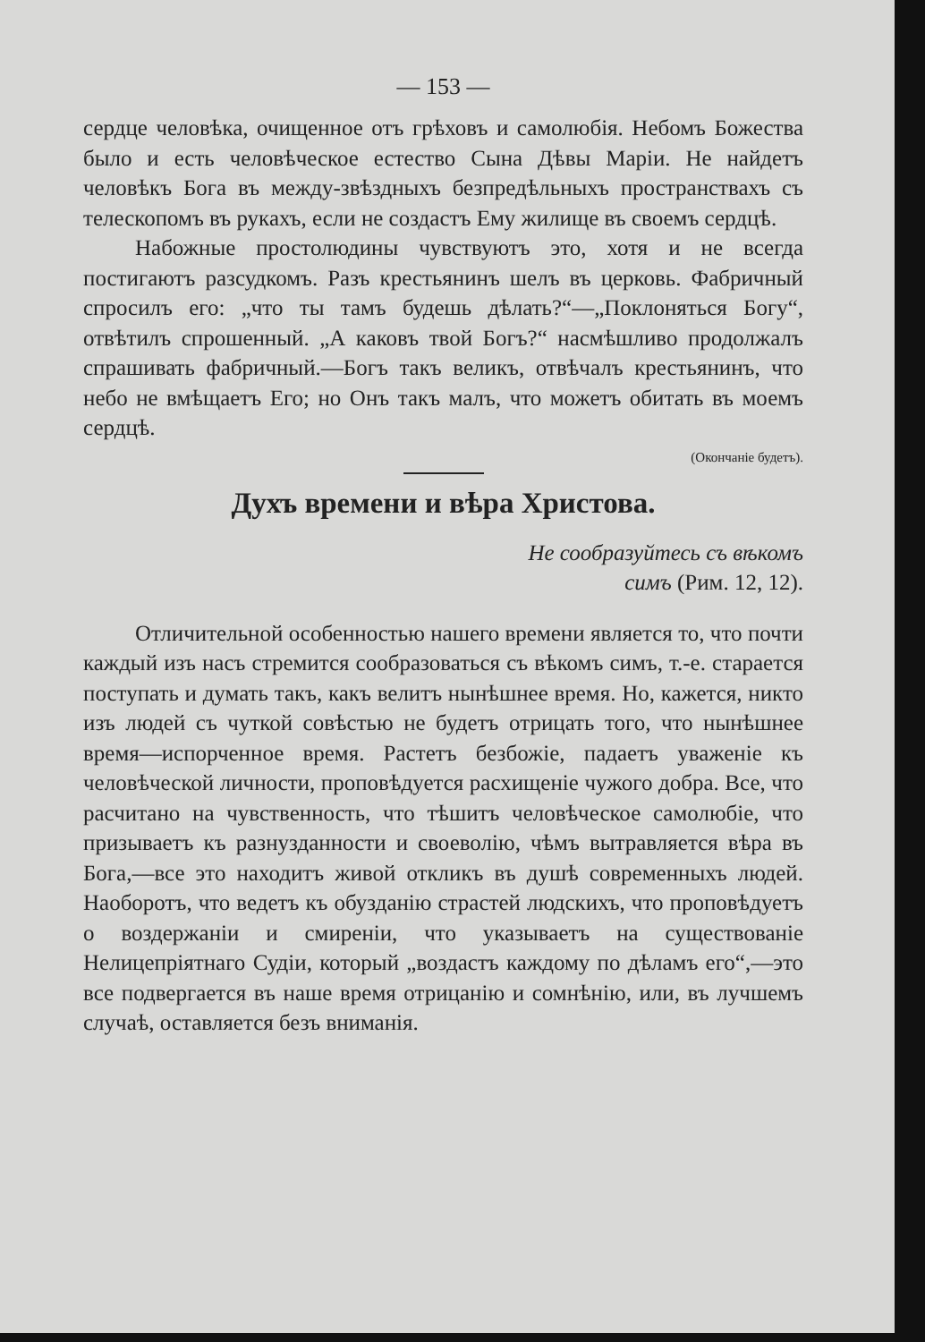— 153 —
сердце человѣка, очищенное отъ грѣховъ и самолюбія. Небомъ Божества было и есть человѣческое естество Сына Дѣвы Маріи. Не найдетъ человѣкъ Бога въ между-звѣздныхъ безпредѣльныхъ пространствахъ съ телескопомъ въ рукахъ, если не создастъ Ему жилище въ своемъ сердцѣ.
Набожные простолюдины чувствуютъ это, хотя и не всегда постигаютъ разсудкомъ. Разъ крестьянинъ шелъ въ церковь. Фабричный спросилъ его: „что ты тамъ будешь дѣлать?“—„Поклоняться Богу“, отвѣтилъ спрошенный. „А каковъ твой Богъ?“ насмѣшливо продолжалъ спрашивать фабричный.—Богъ такъ великъ, отвѣчалъ крестьянинъ, что небо не вмѣщаетъ Его; но Онъ такъ малъ, что можетъ обитать въ моемъ сердцѣ.
(Окончаніе будетъ).
Духъ времени и вѣра Христова.
Не сообразуйтесь съ вѣкомъ
симъ (Рим. 12, 12).
Отличительной особенностью нашего времени является то, что почти каждый изъ насъ стремится сообразоваться съ вѣкомъ симъ, т.-е. старается поступать и думать такъ, какъ велитъ нынѣшнее время. Но, кажется, никто изъ людей съ чуткой совѣстью не будетъ отрицать того, что нынѣшнее время—испорченное время. Растетъ безбожіе, падаетъ уваженіе къ человѣческой личности, проповѣдуется расхищеніе чужого добра. Все, что расчитано на чувственность, что тѣшитъ человѣческое самолюбіе, что призываетъ къ разнузданности и своеволію, чѣмъ вытравляется вѣра въ Бога,—все это находитъ живой откликъ въ душѣ современныхъ людей. Наоборотъ, что ведетъ къ обузданію страстей людскихъ, что проповѣдуетъ о воздержаніи и смиреніи, что указываетъ на существованіе Нелицепріятнаго Судіи, который „воздастъ каждому по дѣламъ его“,—это все подвергается въ наше время отрицанію и сомнѣнію, или, въ лучшемъ случаѣ, оставляется безъ вниманія.